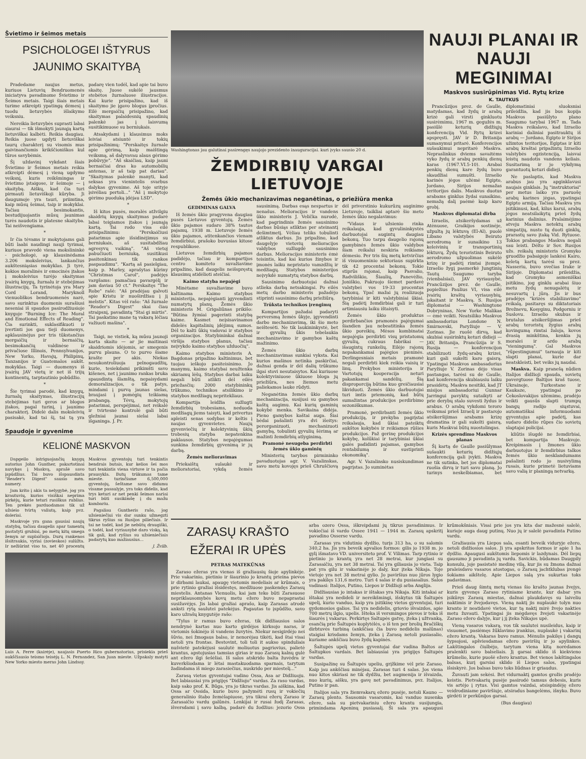Švietimo ir šeimos metais
PSICHOLOGEI IŠTYRUS
JAUNIMO SKAITYBĄ
Pradedame naujus metus, kuriuos Lietuvių Bendruomenės iniciatyva pavadinome Švietimo ir Šeimos metais. Taigi šiais metais turime atkreipti ypatingą dėmesį į tuodu lietuvybės išlaikymo veiksniu.
Nereikia lietuvybės suprasti labai siaurai — tik išmokyti jaunąją kartą lietuviškai kalbėti. Reikia daugiau. Reikia juose ugdyti lietuviškai taurų charakterį su visomis mus gaivinančiomis krikščioniškos kul tūros savybėmis.
Šį uždavinį vykdant šiais Švietimo ir Šeimos metais reikia atkreipti dėmesį į vieną ugdymo veiksnį, kuris reikšmingas ir švietimo įstaigose, ir šeimoje — į skaitybą. Aiškų, kad čia turi pirmauti lietuviškoji kūryba. Ji daugumoje yra tauri, priimtina, kaip mūsų šeimai, taip ir mokyklai. Tačiau besimokantis, bestudijuojantis mūsų jaunimas turės naudotis ir platesne skaityba. Tai neišvengiama.
*
Ir čia tėvams ir mokytojams gali būti laabi naudingi nauji tyrimai, kuriuos pravedė viena mokslininkė - psichologė, ap klausinėdama 3.206 moksleivius, lankančius aukštesniąsias mokyklas. Ji tyrė, kokios moralinės ir emocinės įtakos į moksleivius turėjo skaitymas įvairių knygų, žurnalu ir stebėjimas iliustracijų. Ta tyrinėtoja yra Mary Cord Lorand, Maryknoll vienuoliškos bendruomenės narė, savo surinktus duomenis surašiusi neseniai iš spaudos pasirodžiusioje knygoje "Burning Ice: The Moral and Emotional Effects of Reading". Čia surinkti, suklasifikuoti ir įvertinti jos gau tieji duomenys, apklausinėjus per tris tūkstančius mergaičių ir bernaičių, besimokančių valdinėse ir privačiose Illinois, Pennsylvanijos, New Yorko, Havajų, Philipinų, Tanzanijos ir Guatemalos aukšt. mokyklas. Taigi — duomenys iš įvairių JAV vietų ir net iš trijų kontinentų, tarptautinio pobūdžio.
*
Šie tyrimai parodė, kad knygų, žurnalų skaitymas, iliustracijų stebėjimas turi geros ar blogos įtakos, pagal turinį, į jaunimo charakterį. Didelė dalis moksleivių pasisakė, kad tai šį, tai tą yra padarę vien todėl, kad apie tai buvo skaitę. Juose sukėlė jausmus stebėtos žurnaluose iliustracijos. Kai kurie prisipažino, kad iš skaitymo jie įgavo blogus įpročius. Eilė mergaičių prisipažino, kad skaitymas palaidesnių spaudinių palenkė jas į laisvumą susitikimuose su berniukais.
Atsakydami į klausimus moks leiviai atsiuntė ir tokių prisipažinimų: "Perskaitęs žurnale apie gėrimą, kaip maištingą veiksmą, aš dalyvavau alaus gėrimo pobūvyje". "Aš skaičiau, kaip jauni bernaičiai dras ko automobilių antenas, ir aš taip pat dariau". "Skaitymas palenkė manyti, kad seksas yra vienintelis svarbus dalykas gyvenime. Aš toje srityje įsivėliau pertoli..." "Aš į mokytojo gėrimo puoduką įdėjau LSD".
*
Iš kitos pusės, moralės atžvilgiu skaidrių knygų skaitymas padarė labai teigiamos įtakos į jaunąją kartą. Tai rodo visa eilė prisipažinimu: "Perskaičiusi patarimus apie išsidinėjimus su berniukais, aš susitabdžiau agresyvų vaikiną". "Aš vietoj pabučiuoti berniuką, susitikusi pasitenkinau tik rankos paspaudimu". "Kartą aš pasielgiau, kaip p. Marley, aprašytas kūriny "Christmas Carol", padėjęs vargšams: pamačiau pavargėlį ir jam daviau 50 ct." Perskaitęs "The Robe" rašė: "Aš pradėjau galvoti apie Kristu ir nuoširdžiau į jį melstis". Kitas vėl rašo: "Aš žurnale "Reader's Digest" skai čiau straipsnį, pavadintą "Stai gi mirtis". Tai paskatino mane tą vakarą lėčiau važiuoti mašina".
*
Taigi, ne vistiek, ką mūsu jaunoji karta skaito — ar jie maitinasi skaidriomis idėjomis, ar smegenis purvu plauna. O to purvo šiame krašte per akis. Niekas nesukontroliuoja pelnogaudžių, kurie, tesiekdami prikimšti savo kišenes, net į jaunimo rankas bruka spausdintą šlamštą, nepaisydami demoralizacijos, o tik patys, mindami į purvą jaunas sielas, braujasi į pomėgių teikiamą prabangą. Tėvų, mokytojų patarimai, perspėjimai, net reikalė ir tvirtesnė kontrolė gali būti gležniai jaunai sielai labai išganinga. J. Pr.
Spaudoje ir gyvenime
KELIONĖ MASKVON
Dapgeilo intriguojančių knygų autorius John Gunther, pakartotinai nuvykęs į Maskvą, aprašė savo įspūdžius. Tai buvo išspausdinta "Reader's Digest" sausio mėn. numery.
Jam krito į akis ta nelygybė, jog yra krautuvių, kurios visiškai neprima pirkėjų, kurie teturi rusiškus rublius. Ten prekės parduodamos tik už užsieio tvirtą valiutą, kaip pvz. doleriai.
Maskvoje yra gana gausiai naujų statybų, tačiau daugelis apar tamentų pastatyti grubiai, po metų kitų smega žemyn ar suplaičioja. Durų rankenos išsitraukia, vyriai (zovieskos) sulūžta. Ir nežiūrint viso to, net 40 procentų Maskvos gyventojų turi tenkintis bendrais butais, kur kelios šei mos turi tenkintis viena virtuve ir ta pačia prausykla. Butų trūkumas tame mieste. turinčiame 6,500,000 gyventojų, šeštame savo didumu visame pasaulyje, yra toks didelis, kad trys keturi ar net penki šeimos nariai turi būti susikimšę į du mažu kambariu.
Pagaliau Guntheris rašo, jog užsieniečiui vis dar sunku užmegzti tikrus ryšius su Rusijos piliečiais. Ir tai ne todėl, kad jie nebūtų draugiški, o todėl, kad vyriausybė daro viską, ką tik gali, kad ryšius su užsieniečiais padarytų kuo mažiausius...
J. Žvilb.
Luis A. Ferre (kairėje), naujasis Puerto Rico gubernatorius, prisiekia prieš aukščiausio teismo teisėją L. N. Fernandez, San Juan mieste. Užpakaly matyti New Yorko miesto meras John Lindsay.
Washingtonas jau galutinai pasirengęs naujojo prezidento inauguracijai. kuri įvyks sausio 20 d.
ŽEMDIRBIŲ VARGAI LIETUVOJE
Žemės ūkio mechanizavimas neganėtinas, o priežiūra menka
GEDIMINAS GALVA
Iš žemės ūkio pragyvena daugiau pusės Lietuvos gyventojų. Žemės ūkio pajamos sudaro 38% tautos pajamų. 1938 m. Lietuvoje žemės ūkio pajamos, atitenkančios vienam žemdirbiui, prašoko buvusias kitose respublikose.
Lietuvos žemdirbių pajamos padidėjo, tačiau ir kompartijos centro komiteto suvažiavime pripažino, kad daugelis neišspręstų klausimų atidėlioti ateičiai.
Kaimo statyba nepajėgi
Minėtame suvažiavime buvo kaltinama Kaimo statybos ministerija, nepajėgianti įgyvendinti numatytų planų. Žemės ūkio ministeris M. Grigaliūnas prikišo: "Būtina žymiai pagerinti statybą kaime. Kasmet neįsisavinamos didelės kapitalinių įdėjimų sumos. Dėl to kalti ūkių vadovai ir statybos organizacijos. Statybininkai dažnai viršija statybos planus, tačiau neįvykdo kaimo statybos užduočių".
Kaimo statybos ministeris A. Bagdonas pripažino kaltinimus, bet tuojau ieškojo pasiteisinimo. Jo manymu, kaimo statybai neužtenka skiriamų lėšų. Statybos darbai laiku negali būti atlikti dėl eilės priežasčių: 2000 statybininkų trūkumo, technikos atsilikimo ir statybos medžiagų nepritekliaus.
Kompartija leidžia sužlugti žemdirbių trobesiams, neduoda medžiagų jiems taisyti, kad privertus apleisti senas sodybas ir keltis į naujas gyvenvietes. Naujų gyvenviečių ir kolektyvinių ūkių trobesių statyba nepatenkina paklausos. Statybos nepajėgumas sunkina žemdirbių gyvenimą ir jų darbą.
Žemės melioravimas
Priekaištų sulaukė ir melioratoriai, vykdą žemės sausinimą. Darbas esąs nespartus ir nenašus. Melioracijos ir vandens ūkio ministeris J. Velička nurodė, kad pagrindinis žemės sausinimo darbas būsiąs atliktas per ateinantį dešimtmetį. Vėliau teliks tobulinti atliktus darbus. Jis pripažino, kad daugelyje vietovių melioracijos valdybos sužlugdė sausinimo darbus. Melioracijos ministeris ėmė teisintis, kad kai kurios žinybos ir įmonės laiku nepristato vamzdžių ir medžiagų. Statybos ministerijos neįvykdė numatytų statybos darbų.
Sausinimo darbuotojai dažnai atlieka darbą netsakingai. Po eilės metų darbo ministeris pažadėjo stiprinti sausinimo darbų priežiūrą.
Trūksta technikos įrengimų
Kompartijos pažadai padaryti perversmą žemės ūkyje, įgyvendinti darbo mechanizavimą, iki šio meto neištesėti. Ne tik laukininkystė, bet ir gyvulių ūkis tebelaukia mechanizavimo ir gamybos kaštų mažinimo.
Žemės ūkio darbų mechanizavimas sunkiai vyksta. Kai kurios mašinos netinka paskirčiai, dažnai genda ir dėl dalių trūkumo ilgai stovi nesutaisytos. Kai kuriuose kolektyviniuose ūkiuose bloga jų priežiūra, nes žiemos metu paliekamos lauke rūdyti.
Neganėtina žemės ūkio darbų mechanizacija, susijusi su gamybos kaštų augimu. Kai kurių gaminių kokybė menka. Savikaina didėja. Pieno gamybos kaštai auga. Šiai bėdai pašalinti yra dvi išeitys: perorganizuoti, mechanizuoti gamybą, tobulinti gyvulių šėrimą ar mažinti žemdirbių atlyginimą.
Pramonė nesugeba perdirbti žemės ūkio gaminių
Ministerių tarybos pirmininko pavaduotojas agr. V. Vazalinskas, savo metu kovojęs prieš Chruščiovą dėl priverstinio kukurūzų auginimo Lietuvoje, taikliai aptarė šio meto žemės ūkio negalavimus:
"Vidaus ir užsienio rinka reikalauja, kad gyvulininkystės darbuotojai augintų daugiau bekonų. Tuo tarpu daugelio rajonų gamybinės žemės ūkio valdybos šiam reikalui neskiria reikiamo dėmesio. Per tris šių metų ketvirčius iš visuomeninio sektoriaus supirkta tik 42 procentai bekonų. Tokie stiprūs rajonai, kaip Pasvalio, Radviliškio, Šiaulių, Panevėžio, Joniškio, Pakruojo šiemet pardavė valstybei vos 19-33 procentus bekonų. Ypač mažai jų realizuoja tarybiniai ir kiti valstybiniai ūkiai. Šią padėtį žemdirbiai gali ir turi artimiausiu laiku ištaisyti.
Žemės ūkio produktus perdirbančios pramonės pajėgumai šiandien jau nebeatitinka žemės ūkio poreikių. Mėsos kombinatai nepajėgia perdirbti visų pristatomų gyvulių, cukraus fabrikai — išaugintų runkelių. Eilėje rajonų nepakankamai pajėgios pieninės. Derlingesniais metais pramonė negali perdirbti kiek reikia vaisių ir linų. Prekybos ministerija ir Vartotojų kooperacija neturi pakankamai sandėlių. Šią disproporciją būtina kuo greičiausiai likviduoti. Žemės ūkio darbuotojai turi imtis priemonių, kad būtų sumažintas produkcijos perdirbimo sezoniškumas.
Pramonė, perdirbanti žemės ūkio produkciją, ir prekyba pagrįstai reikalauja, kad ūkiai pateiktų aukštos kokybės ir reikiamos rūšies produkcijos. Paž gerinę produkcijos kokybę, kolūkiai ir tarybiniai ūkiai galės padidinti pajamas, gamybos rentabilumą ir sustiprinti ekonomiką".
Agr. V. Vazalinsko nusiskundimas pagrįstas. Jo suminėtas
NAUJI PLANAI IR NAUJI MEGINIMAI
Maskvos susirūpinimas Vid. Rytų krize
K. TAUTKUS
Prancūzijos prez. de Gaulle, matydamas, kad žydų ir arabų krizė gali virsti ginkluotu susirėmimu, 1967 m. gegužės m. pasiūlė keturių didžiųjų konferenciją Vid. Rytų krizei apspręsti. JAV ir D. Britanija sumanymui pritarė. Konferencijos sušaukimui nepritarė Maskva. Nepraslinkus dviems savaitėms vyko žydų ir arabų penkių dienų karas (1967.VI.5-10). Arabai penkių dienų kare žydų buvo skaudžiai sumušti. Izraelio karinės jėgos užėmė Egipto, Jordano, Sirijos nemažas teritorijos dalis. Maskvos duotus arabams ginklus žydai sunaikino, nemažą dalį paėmė kaip karo grobį.
Maskvos diplomatai dirba
Izraelis, atsikeršydamas už Atėnuose, Graikijos sostinėje, užpultą jų lėktuvą (El-Al), puolė Libano valstybės Beiruto aerodromą ir sunaikino 13 keleivinių ir transportinių lėktuvų. Žydų teroristinis Beiruto aerodromo užpuolimas sukėlė krizę ir padėtį rimtai įtempė. Izraelio žygį pasmerkė Jungtinių Tautų Saugumo taryba (vienbalsiai), JAV vyriausybė, Prancūzijos prez. de Gaulle, popiežius Paulius VI, visa eilė įvairių kraštų vyriausybių, įskaitant ir Maskvą. S. Rusijos diplomatai — Washingtone Dobryninas, New Yorke Malikas — ėmė veikti. Neatsiliko Maskvos ambasadorius Londone N. Smirnovski, Paryžiuje — V. Zorinas. Jie ruošė dirvą, kad skubiai susirinktų keturi didieji — JAV, Britanija, Prancūzija ir S. Rusija — konferencijon stabilizuoti žydų-arabų krizei, kuri gali sukelti karo gaisrą. Ypatingai Maskvos ambasadorius Paryžiuje V. Zorinas dėjo visas pastangas, tarėsi su de Gaulle, kad konferencija skubiausiu laiku prasidėtų. Maskva nesitiki, kad JT misijos ambasadoriui Gunnar Jarringui pavyktų sutaikyti ar prie derybų stalo suvesti žydus ir arabus. O arabų vykdomi teroro veiksmai prieš Izraelį ir pastarojo atsikeršijimas arabams krizę dramatina ir gali sukelti gaisrą, kuris Maskvai būtų nuostolingas.
Krizės sprendimo Maskvos planas
Šį kartą de Gaulle pasiūlymas sušaukti keturių didžiųjų konferenciją gali įvykti. Maskva ne tik sutinka, bet jos diplomatai ruošia dirvą ir turi savo planą. Jo turinys neskelbiamas, bet diplomatiniai sluoksniai prileidžia, kad jis bus kopija Maskvos pasiūlyto plano Saugumo tarybai 1967 m. Tada Maskva reikalavo, kad Izraelio kariniai daliniai pasitrauktų iš arabų — Jordano, Egipto ir Sirijos užimtos teritorijos, Egiptas ir kiti arabų kraštai pripažintų Izraelio valstybės egzistenciją, laisvai leistų naudotis vandens keliais. Susitarimą ir jo vykdymą garantuotų keturi didieji.
Ne paslaptis, kad Maskva arabus jau yra apginklavusi naujais ginklais. Jų "instruktoriai" per metus laiko yra paruošę arabų karines jėgas, ypatingai Egipto armiją. Tačiau Maskva yra įsitikinusi, kad, kilus karui, arabų jėgos neatsilaikytų prieš žydų karinius dalinius. Pralaimėjimo atveju Maskva netektų arabų simpatijų, nusto tų duoti ginklų, prarastų savo įtaką Vid. Rytuose. Tokios prabangos Maskva negali sau leisti. Dėlto ir Sov. Rusijos užs. reikalų ministeris Gromyko gruodžio pabaigoje lankėsi Kairo, keletą kartų tarėsi su prez. Nasseriu, buvo svečias Irake ir Sirijoje. Diplomatai prileidžia, kad Gromyko asmeniškai įsitikino, jog ginklu arabai šiuo metu žydų nenugalėtų ir nesuvartų į jūrą. Jis ir bus pradėjęs "krizės stabilizavimo" reikalą, pasitaręs su diktatoriais Brežnevu, Kosyginu, Podgorniu ir Suslovu. Izraelio skubus ir brutalus atsikeršijimas prieš arabų teroristų žygius arabų kovingumą rimtai žaloja, kovos dvasią minkština, kenkia jų moralei ir ardo arabų "vieningumą". Gal Maskvos "rūpestingumui" tarnauja ir kiti slapti planai, kurie dar neatskleisti, bet veiks jų naudai.
Maskva. Kaip pranešą nūdien Italijos didžioji spauda, sovietų pavergtuose Baltijos kraš tuose, Ukrainoje, Turkestane ir Kaukaze, ypatingai po Čekoslovakijos užėmimo, pradėjo veikti gausūs slapti trumpų bangų radijo siųstuvai, automatiškai informuodami gyventojus apie padėtį, kas sudaro didelio rūpes čio sovietų slaptajai policijai.
kliūtis išugdė ne žemdirbiai, bet kompartija Maskvoje. Kreipimasis į žmones ūkio darbuotojus ir žemdirbius talkos žemės ūkio nesklandumams pašalinti rodo jo nusivylimą rusais, kurie primetė lietuviams savo valią ir planingą netvarką.
ZARASŲ KRAŠTO
EŽERAI IR UPĖS
PETRAS MATEKŪNAS
Zaraso ežeras yra vienas iš gražiausių šioje apylinkėje. Prie vakarinio, pietinio ir šiaurinio jo krantų prieina pievos ir dirbami laukai, apaugę vietomis medeliais ar krūmais, o prie rytinio gražiai išsidėstęs, medžiuose paskendęs Zarasų miestelis. Antanas Vienuolis, kai jam teko būti Zarasuose nepriklausomybės kovų metu ežero buvo nepaprastai susižavėjęs. Jis labai gražiai aprašo, kaip Zarasas atrodė anksti rytą saulutei patekėjus. Pagautas to įspūdžio, savo karo užrašų knygutėje rašo:
"Tylus ir ramus buvo ežeras, tik didžiausios salos nendrynė kartas nuo karto girdėjos kirksojo naras, ir vietomis šokinėjo iš vandens žuvytės. Niekur nesigirdėjo nei šūvio, nei žmogaus balso, ir nenorėjau tikėti, kad štai visai netoli yra frontas. Bestovint, toli toli it aukso spinduliais nušvietė patekėjusi saulutė moliuotus pagriovius, palietė krantus, apstojusias tamsias girias ir nuo Zarasų kalnų gulė ant ežero ilgi šešėliai. Iš salos atskrido balta žuvėdra ir kuverkšiodama ir lėtai mastakuodama sparnais, tarytum žadindama iš miego zarasiečius, nuskrido per miestelį..."
Zarasą vietos gyventojai vadino Ossa, Asa ar Didžiuoju. Bet labiausiai yra prigijęs "Didžiojo" vardas. Za raso vardas, kaip sako prof. K. Būga, yra jo tikras vardas. Jis aiškina, kad Ossa ar Ossida, kurie buvo pažymėti rusų ir vokiečių generalinio štabo žemėlapiuose, yra tikrai ežerų Zaraso ir Zarasaičio vardu galūnės. Lenkijai ir rusai žodį Zarasas, išversdami į savo kalbą, padarė du žodžius: jezorio Ossa arba ozero Ossa, iškreipdami jų tikrus pavadinimus. Ir vokiečiai iš vardo Ossee 1941 — 1944 m. Zarasų apskritį pavadino Osserse vardu.
Zarasas yra vidutinio dydžio, turįs 313 ha, o su salomis 340,2 ha. Jis yra beveik apvalios formos: gilis jo 1938 m. jo gylį išmatavo VD. universiteto prof. V. Vilimas. Tarp rytinio ir pietinio jo krantų yra net 28 metrai, kur jungiasi su Zarasaičiu, yra net 38 metrai. Tai yra giliausia jo vieta. Taip pat yra gilu ir vakarinėje jo daly, kur įteka Nikaja. Toje vietoje yra net 38 metrai gylio. Jo paviršius nuo jūros lygio yra pakilęs 131,6 metro. Turi 4 salas ir du pusiasalius. Salos vadinasi: Italijos, Putino, Liepos ir Didžioji arba Anglija.
Didžiausias jo intakas ir ištakas yra Nikaja. Kiti intakai ar ištakai yra nedideli ir nereikšmingi, išskytus tik Šaltupės upelį, kurio vanduo, kaip yra įsitikinę vietos gyventojai, turi gydomosios galios. Tai yra nedidelis, griovio išvaizdos, apie 700 metrų ilgio, upelis. Išteka iš versmingos pievos ir teka iš šiaurės į vakarus. Perkirtęs Saltupės gatvę, įteka į užtvanką, esančią prie Šaltupės koplytėlės, o iš ten per brolių Bračiškų dirbtuvės turbiną (ankščiau čia buvo nedidelis malūnas) staigiai krisdams žemyn, įteka į Zarasą netoli pusiasalio, kuriame ankščiau buvo žydų kapinės.
Šaltupės upelį vietos gyventojai dar vadina Baltos ar Šaltupkos vardais. Bet labiausiai yra prigijęs Šaltupės vardas.
Susipažinę su Šaltupės upeliu, grįžkime vėl prie Zaraso. Kaip jau ankščiau minėjau, Zarasas turi 4 salas. Jos viena nuo kitos skiriasi ne tik dydžiu, bet augmenija ir išvaizda, nuo kurių, aišku, yra gavę net pavadinimus, pvz. Italijos, Putino ir pan.
Italijos sala yra žiemvakarų ežero pusėje, netoli Kauno — Zarasų plento. Sausomis vasaromis, kai vanduo nusenka ežere, sala su pietvakariniu ežero krantu susijungia, primindama Apeninų pusiasalį. Ši sala yra apaugusi krūmokšniais. Visai prie jos yra kita dar mažesnė salelė, kurioje auga daug putinų. Nuo jų ir salelė pavadinta Putino vardu.
Gražiausia yra Liepos sala, esanti beveik viduryje ežero, netoli didžiosios salos. Ji yra apskritos formos ir apie 1 ha dydžio. Apaugusi aukštomis liepomis ir lazdynais. Dėl liepų gausumo ji pavadinta jų vardu. Savickis, būdamas Daugpily konsulu, joje pasistatė medinę vilą, kur jis su žmona dažnai praleisdavo vasaros atostogas, o Zarasų jachtklubas įrengė šokiams aikštelę. Apie Liepos salą yra sukurtas toks padavimas.
Prieš daug šimtų metų vienas šio krašto jaunas žvejys, kuris gyvenęs Zaraso rytiniame krante, kur dabar yra įsikūręs Zarasų miestas, dažnai plaukdavęs su laiveliu naktimis ir žvejodavęs. Vieną naktį jis nuplaukė tolyn nuo kranto ir neatidavė vietos, kur tą naktį mirė žvejo nakties metu žuvauti. Ypatingai jis mėgdavęs žvejoti vakarinėje Zaraso ežero dalyje, kur į jį įteka Nikajos upė.
Vieną vasaros vakarą, vos tik saulutei nusileidus, kaip ir visuomet, pasiėmęs žūklavimo įrankius, nuplaukė į vakarinį ežero krantą. Vakaras buvo ramus. Mėnulis pakilęs į dangų šypsojosi, apšviesdamas ežero paviršių ir jo apylinkes. Lakštingalos čiulbėjo, tarytum viena kitą norėdamos pralenkti savo balseliais. Jį garsai sklido iš kiekvieno krūmelio, kurie puošė ežero krantus. Bet vienos lakštingalos balsas, kurį garsiai sklido iš Liepos salos, ypatingai išsiskyrė. Jos balsas buvo toks liūdnas ir griaudus.
Žuvauti jam sekėsi. Bet vidurnaktį gamtos grožis pradėjo keistis. Pietvakarių pusėje pasirodė tamsus debesis, kuris vis artėjo į rytus. Visi gamtos vaizdai, atsispindėję ežero veidrodiniame paviršiuje, atsiradus bangelėms, išnyko. Buvo girdėti ir perkūnijos garsai.
(Bus daugiau)